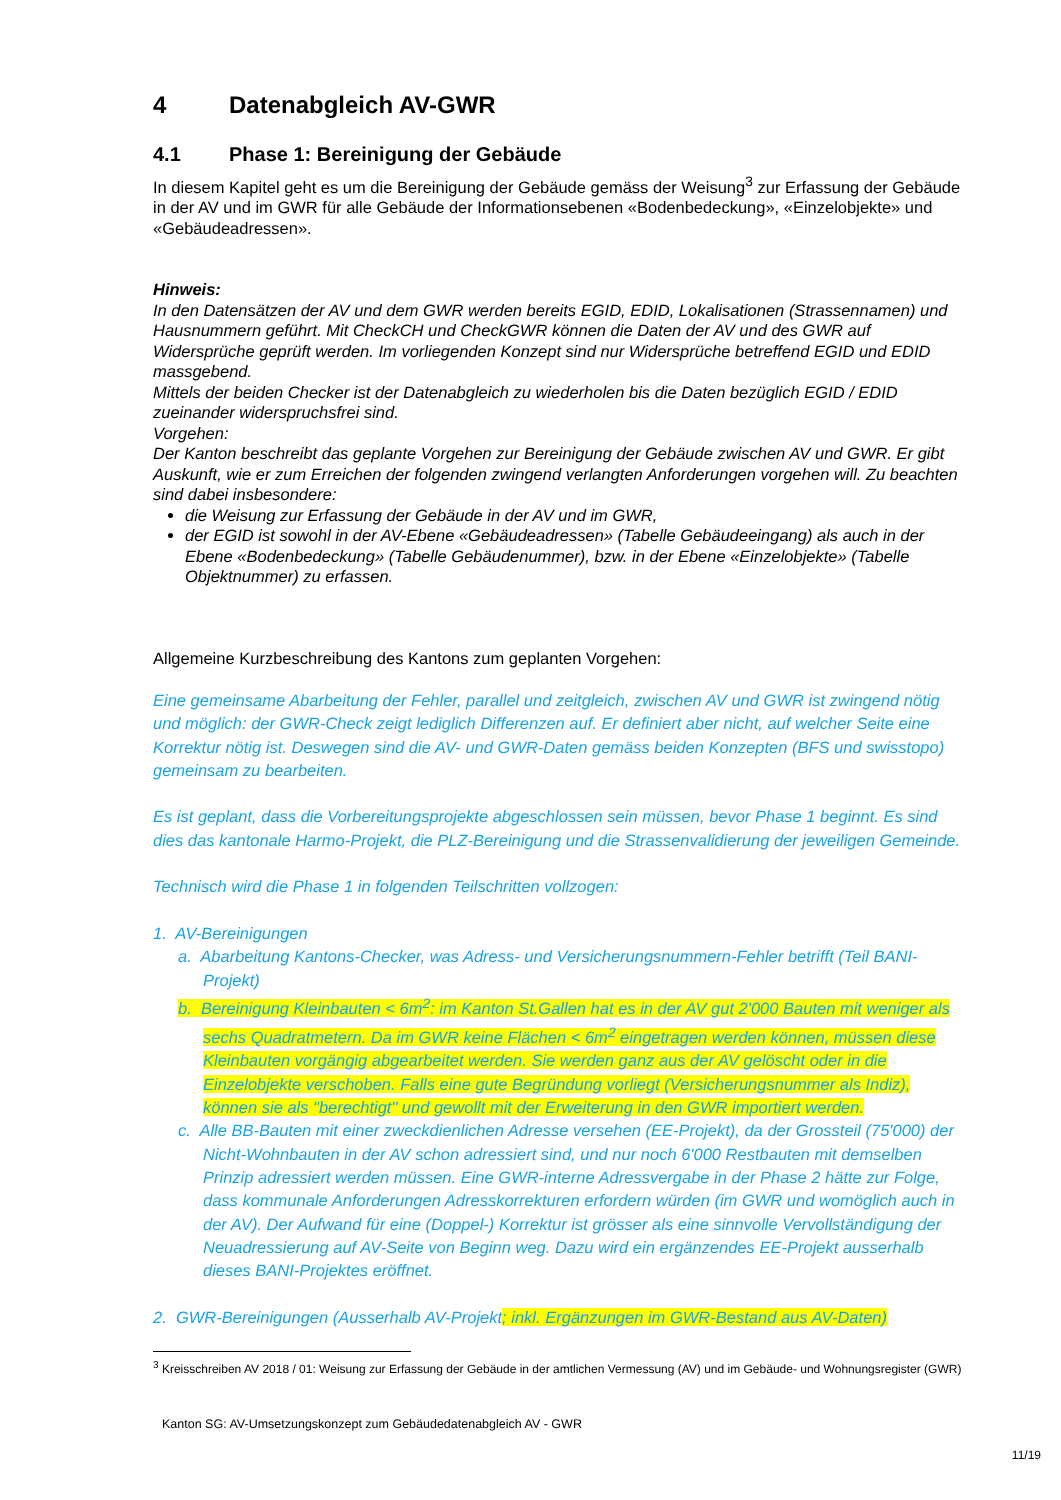4 Datenabgleich AV-GWR
4.1 Phase 1: Bereinigung der Gebäude
In diesem Kapitel geht es um die Bereinigung der Gebäude gemäss der Weisung<sup>3</sup> zur Erfassung der Gebäude in der AV und im GWR für alle Gebäude der Informationsebenen «Bodenbedeckung», «Einzelobjekte» und «Gebäudeadressen».
Hinweis:
In den Datensätzen der AV und dem GWR werden bereits EGID, EDID, Lokalisationen (Strassennamen) und Hausnummern geführt. Mit CheckCH und CheckGWR können die Daten der AV und des GWR auf Widersprüche geprüft werden. Im vorliegenden Konzept sind nur Widersprüche betreffend EGID und EDID massgebend.
Mittels der beiden Checker ist der Datenabgleich zu wiederholen bis die Daten bezüglich EGID / EDID zueinander widerspruchsfrei sind.
Vorgehen:
Der Kanton beschreibt das geplante Vorgehen zur Bereinigung der Gebäude zwischen AV und GWR. Er gibt Auskunft, wie er zum Erreichen der folgenden zwingend verlangten Anforderungen vorgehen will. Zu beachten sind dabei insbesondere:
die Weisung zur Erfassung der Gebäude in der AV und im GWR,
der EGID ist sowohl in der AV-Ebene «Gebäudeadressen» (Tabelle Gebäudeeingang) als auch in der Ebene «Bodenbedeckung» (Tabelle Gebäudenummer), bzw. in der Ebene «Einzelobjekte» (Tabelle Objektnummer) zu erfassen.
Allgemeine Kurzbeschreibung des Kantons zum geplanten Vorgehen:
Eine gemeinsame Abarbeitung der Fehler, parallel und zeitgleich, zwischen AV und GWR ist zwingend nötig und möglich: der GWR-Check zeigt lediglich Differenzen auf. Er definiert aber nicht, auf welcher Seite eine Korrektur nötig ist. Deswegen sind die AV- und GWR-Daten gemäss beiden Konzepten (BFS und swisstopo) gemeinsam zu bearbeiten.
Es ist geplant, dass die Vorbereitungsprojekte abgeschlossen sein müssen, bevor Phase 1 beginnt. Es sind dies das kantonale Harmo-Projekt, die PLZ-Bereinigung und die Strassenvalidierung der jeweiligen Gemeinde.
Technisch wird die Phase 1 in folgenden Teilschritten vollzogen:
1. AV-Bereinigungen
a. Abarbeitung Kantons-Checker, was Adress- und Versicherungsnummern-Fehler betrifft (Teil BANI-Projekt)
b. Bereinigung Kleinbauten < 6m<sup>2</sup>: im Kanton St.Gallen hat es in der AV gut 2'000 Bauten mit weniger als sechs Quadratmetern. Da im GWR keine Flächen < 6m<sup>2</sup> eingetragen werden können, müssen diese Kleinbauten vorgängig abgearbeitet werden. Sie werden ganz aus der AV gelöscht oder in die Einzelobjekte verschoben. Falls eine gute Begründung vorliegt (Versicherungsnummer als Indiz), können sie als "berechtigt" und gewollt mit der Erweiterung in den GWR importiert werden.
c. Alle BB-Bauten mit einer zweckdienlichen Adresse versehen (EE-Projekt), da der Grossteil (75'000) der Nicht-Wohnbauten in der AV schon adressiert sind, und nur noch 6'000 Restbauten mit demselben Prinzip adressiert werden müssen. Eine GWR-interne Adressvergabe in der Phase 2 hätte zur Folge, dass kommunale Anforderungen Adresskorrekturen erfordern würden (im GWR und womöglich auch in der AV). Der Aufwand für eine (Doppel-) Korrektur ist grösser als eine sinnvolle Vervollständigung der Neuadressierung auf AV-Seite von Beginn weg. Dazu wird ein ergänzendes EE-Projekt ausserhalb dieses BANI-Projektes eröffnet.
2. GWR-Bereinigungen (Ausserhalb AV-Projekt; inkl. Ergänzungen im GWR-Bestand aus AV-Daten)
<sup>3</sup> Kreisschreiben AV 2018 / 01: Weisung zur Erfassung der Gebäude in der amtlichen Vermessung (AV) und im Gebäude- und Wohnungsregister (GWR)
Kanton SG: AV-Umsetzungskonzept zum Gebäudedatenabgleich AV - GWR
11/19